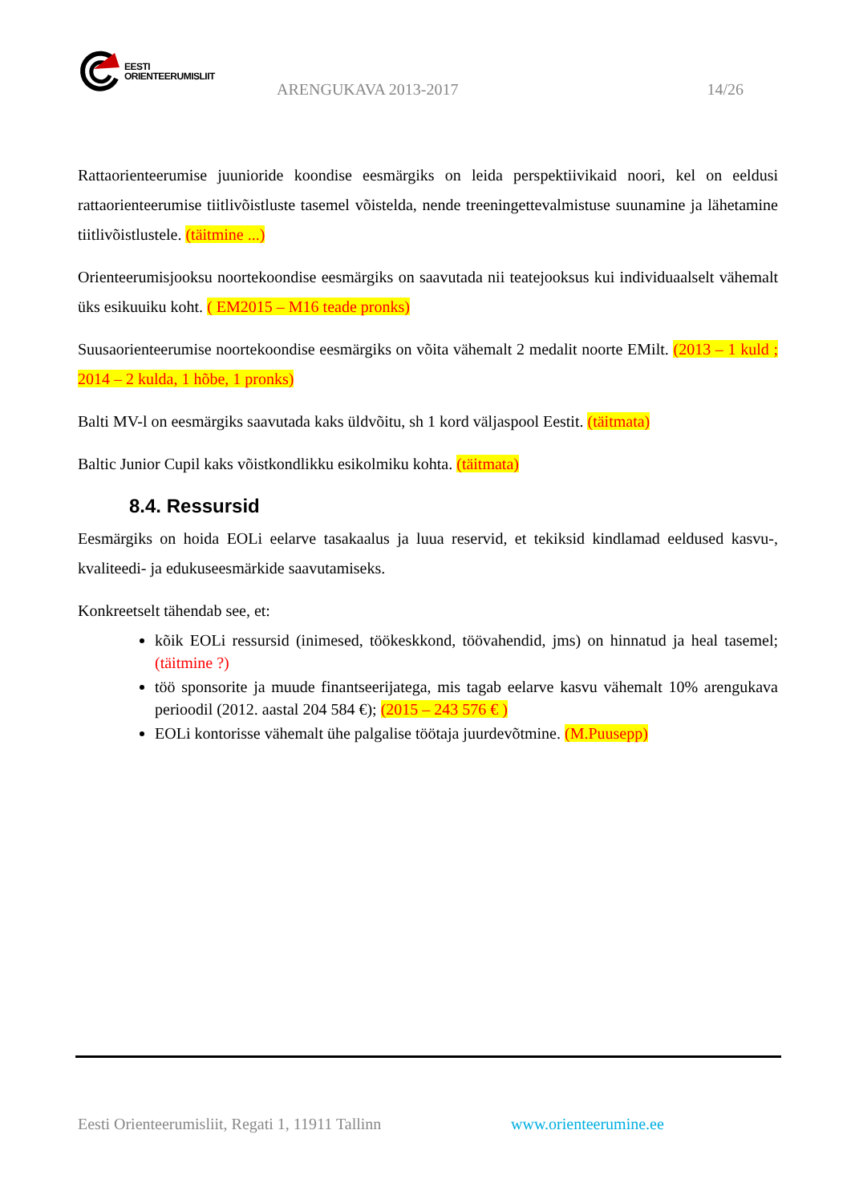EESTI
ORIENTEERUMISLIIT
ARENGUKAVA 2013-2017 14/26
Rattaorienteerumise juunioride koondise eesmärgiks on leida perspektiivikaid noori, kel on eeldusi rattaorienteerumise tiitlivõistluste tasemel võistelda, nende treeningettevalmistuse suunamine ja lähetamine tiitlivõistlustele. (täitmine ...)
Orienteerumisjooksu noortekoondise eesmärgiks on saavutada nii teatejooksus kui individuaalselt vähemalt üks esikuuiku koht. ( EM2015 – M16 teade pronks)
Suusaorienteerumise noortekoondise eesmärgiks on võita vähemalt 2 medalit noorte EMilt. (2013 – 1 kuld ; 2014 – 2 kulda, 1 hõbe, 1 pronks)
Balti MV-l on eesmärgiks saavutada kaks üldvõitu, sh 1 kord väljaspool Eestit. (täitmata)
Baltic Junior Cupil kaks võistkondlikku esikolmiku kohta. (täitmata)
8.4. Ressursid
Eesmärgiks on hoida EOLi eelarve tasakaalus ja luua reservid, et tekiksid kindlamad eeldused kasvu-, kvaliteedi- ja edukuseesmärkide saavutamiseks.
Konkreetselt tähendab see, et:
kõik EOLi ressursid (inimesed, töökeskkond, töövahendid, jms) on hinnatud ja heal tasemel; (täitmine ?)
töö sponsorite ja muude finantseerijatega, mis tagab eelarve kasvu vähemalt 10% arengukava perioodil (2012. aastal 204 584 €); (2015 – 243 576 € )
EOLi kontorisse vähemalt ühe palgalise töötaja juurdevõtmine. (M.Puusepp)
Eesti Orienteerumisliit, Regati 1, 11911 Tallinn
www.orienteerumine.ee